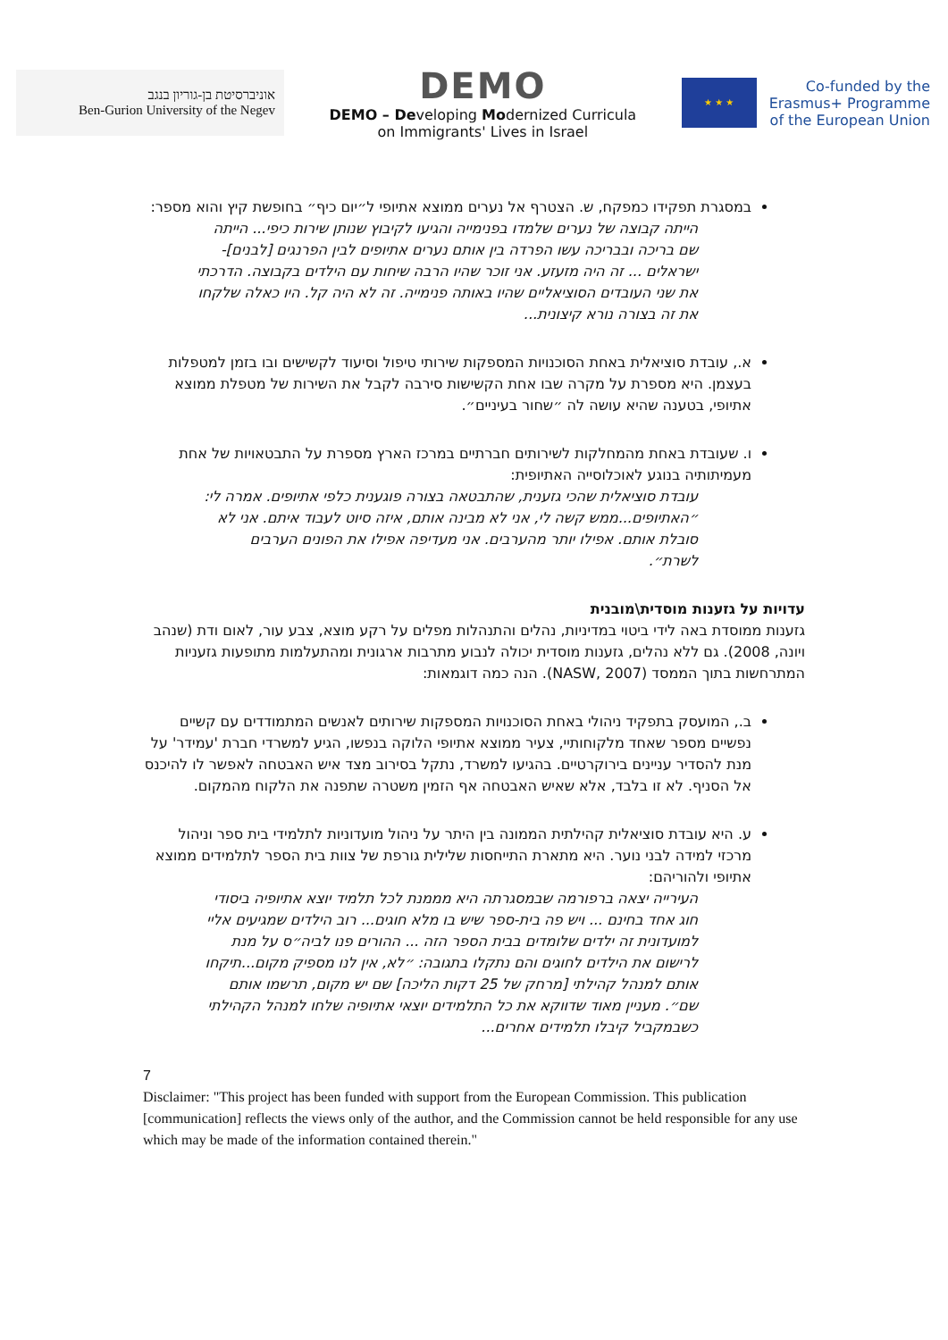אוניברסיטת בן-גוריון בנגב
Ben-Gurion University of the Negev
DEMO
DEMO – Developing Modernized Curricula
on Immigrants' Lives in Israel
★ ★ ★
Co-funded by the
Erasmus+ Programme
of the European Union
במסגרת תפקידו כמפקח, ש. הצטרף אל נערים ממוצא אתיופי ל״יום כיף״ בחופשת קיץ והוא מספר:
הייתה קבוצה של נערים שלמדו בפנימייה והגיעו לקיבוץ שנותן שירות כיפי... הייתה שם בריכה ובבריכה עשו הפרדה בין אותם נערים אתיופים לבין הפרנגים [לבנים]-ישראלים ... זה היה מזעזע. אני זוכר שהיו הרבה שיחות עם הילדים בקבוצה. הדרכתי את שני העובדים הסוציאליים שהיו באותה פנימייה. זה לא היה קל. היו כאלה שלקחו את זה בצורה נורא קיצונית...
א., עובדת סוציאלית באחת הסוכנויות המספקות שירותי טיפול וסיעוד לקשישים ובו בזמן למטפלות בעצמן. היא מספרת על מקרה שבו אחת הקשישות סירבה לקבל את השירות של מטפלת ממוצא אתיופי, בטענה שהיא עושה לה ״שחור בעיניים״.
ו. שעובדת באחת מהמחלקות לשירותים חברתיים במרכז הארץ מספרת על התבטאויות של אחת מעמיתותיה בנוגע לאוכלוסייה האתיופית:
עובדת סוציאלית שהכי גזענית, שהתבטאה בצורה פוגענית כלפי אתיופים. אמרה לי: ״האתיופים...ממש קשה לי, אני לא מבינה אותם, איזה סיוט לעבוד איתם. אני לא סובלת אותם. אפילו יותר מהערבים. אני מעדיפה אפילו את הפונים הערבים לשרת״.
עדויות על גזענות מוסדית\מובנית
גזענות ממוסדת באה לידי ביטוי במדיניות, נהלים והתנהלות מפלים על רקע מוצא, צבע עור, לאום ודת (שנהב ויונה, 2008). גם ללא נהלים, גזענות מוסדית יכולה לנבוע מתרבות ארגונית ומהתעלמות מתופעות גזעניות המתרחשות בתוך הממסד (NASW, 2007). הנה כמה דוגמאות:
ב., המועסק בתפקיד ניהולי באחת הסוכנויות המספקות שירותים לאנשים המתמודדים עם קשיים נפשיים מספר שאחד מלקוחותיי, צעיר ממוצא אתיופי הלוקה בנפשו, הגיע למשרדי חברת 'עמידר' על מנת להסדיר עניינים בירוקרטיים. בהגיעו למשרד, נתקל בסירוב מצד איש האבטחה לאפשר לו להיכנס אל הסניף. לא זו בלבד, אלא שאיש האבטחה אף הזמין משטרה שתפנה את הלקוח מהמקום.
ע. היא עובדת סוציאלית קהילתית הממונה בין היתר על ניהול מועדוניות לתלמידי בית ספר וניהול מרכזי למידה לבני נוער. היא מתארת התייחסות שלילית גורפת של צוות בית הספר לתלמידים ממוצא אתיופי ולהוריהם:
העירייה יצאה ברפורמה שבמסגרתה היא מממנת לכל תלמיד יוצא אתיופיה ביסודי חוג אחד בחינם ... ויש פה בית-ספר שיש בו מלא חוגים... רוב הילדים שמגיעים אליי למועדונית זה ילדים שלומדים בבית הספר הזה ... ההורים פנו לביה״ס על מנת לרישום את הילדים לחוגים והם נתקלו בתגובה: ״לא, אין לנו מספיק מקום...תיקחו אותם למנהל קהילתי [מרחק של 25 דקות הליכה] שם יש מקום, תרשמו אותם שם״. מעניין מאוד שדווקא את כל התלמידים יוצאי אתיופיה שלחו למנהל הקהילתי כשבמקביל קיבלו תלמידים אחרים...
7
Disclaimer: "This project has been funded with support from the European Commission. This publication [communication] reflects the views only of the author, and the Commission cannot be held responsible for any use which may be made of the information contained therein."